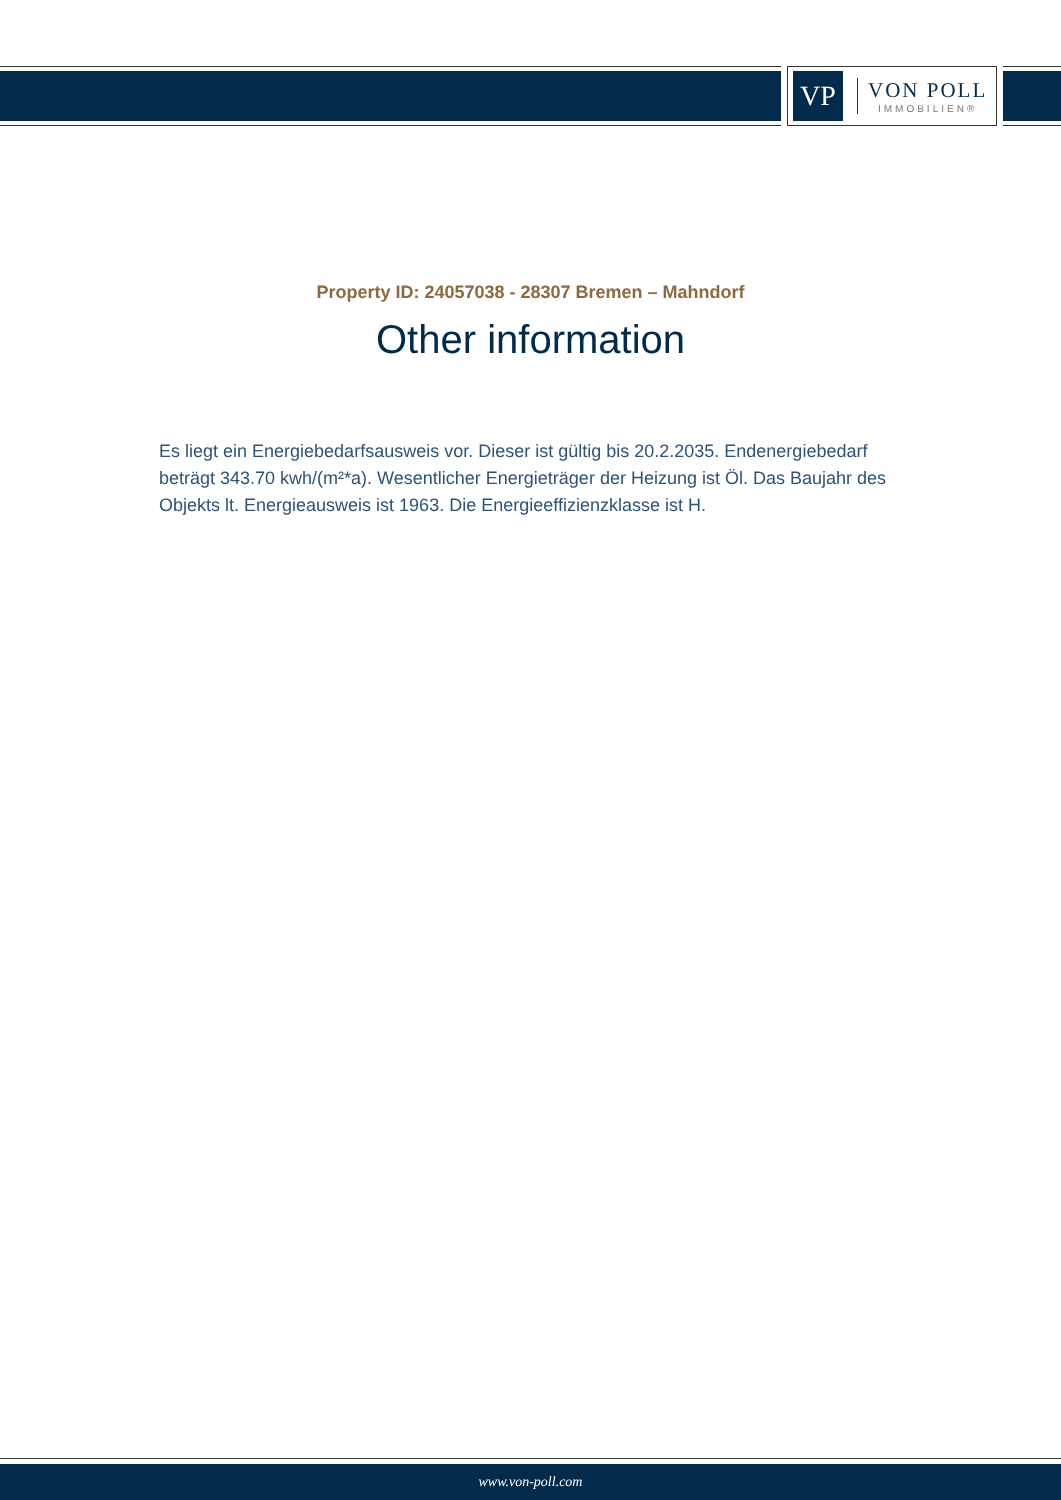VP
VON POLL
IMMOBILIEN®
Property ID: 24057038 - 28307 Bremen – Mahndorf
Other information
Es liegt ein Energiebedarfsausweis vor. Dieser ist gültig bis 20.2.2035. Endenergiebedarf beträgt 343.70 kwh/(m²*a). Wesentlicher Energieträger der Heizung ist Öl. Das Baujahr des Objekts lt. Energieausweis ist 1963. Die Energieeffizienzklasse ist H.
www.von-poll.com